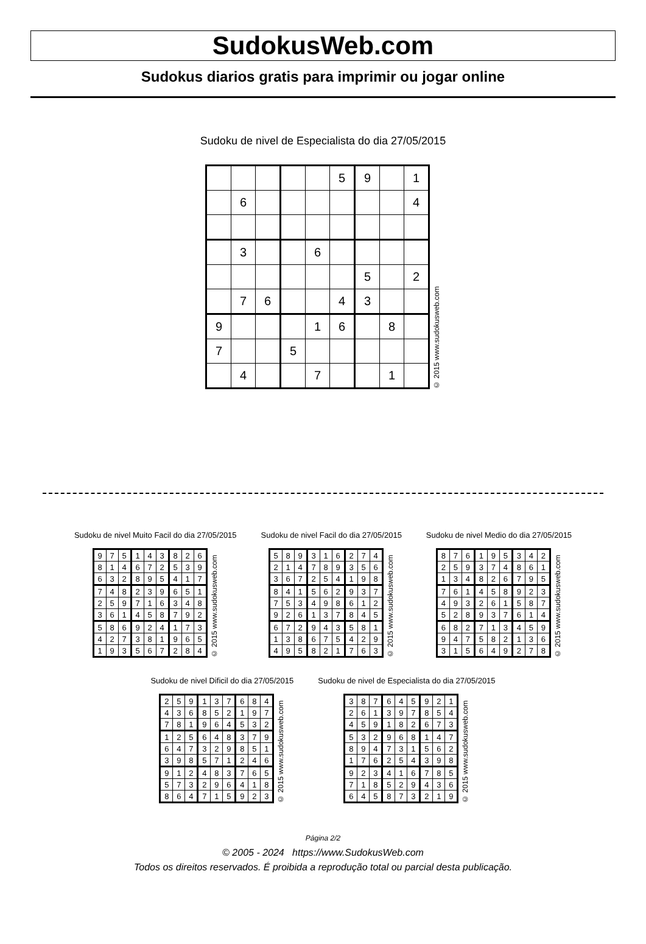SudokusWeb.com
Sudokus diarios gratis para imprimir ou jogar online
Sudoku de nivel de Especialista do dia 27/05/2015
| | | | | | 5 | 9 | | 1 |
| | 6 | | | | | | | 4 |
| | 3 | | | 6 | | | | |
| | | | | | | 5 | | 2 |
| | 7 | 6 | | | 4 | 3 | | |
| 9 | | | | 1 | 6 | | 8 | |
| 7 | | | 5 | | | | | |
| | 4 | | | 7 | | | 1 | |
© 2015 www.sudokusweb.com
Sudoku de nivel Muito Facil do dia 27/05/2015
| 9 | 7 | 5 | 1 | 4 | 3 | 8 | 2 | 6 |
| 8 | 1 | 4 | 6 | 7 | 2 | 5 | 3 | 9 |
| 6 | 3 | 2 | 8 | 9 | 5 | 4 | 1 | 7 |
| 7 | 4 | 8 | 2 | 3 | 9 | 6 | 5 | 1 |
| 2 | 5 | 9 | 7 | 1 | 6 | 3 | 4 | 8 |
| 3 | 6 | 1 | 4 | 5 | 8 | 7 | 9 | 2 |
| 5 | 8 | 6 | 9 | 2 | 4 | 1 | 7 | 3 |
| 4 | 2 | 7 | 3 | 8 | 1 | 9 | 6 | 5 |
| 1 | 9 | 3 | 5 | 6 | 7 | 2 | 8 | 4 |
© 2015 www.sudokusweb.com
Sudoku de nivel Facil do dia 27/05/2015
| 5 | 8 | 9 | 3 | 1 | 6 | 2 | 7 | 4 |
| 2 | 1 | 4 | 7 | 8 | 9 | 3 | 5 | 6 |
| 3 | 6 | 7 | 2 | 5 | 4 | 1 | 9 | 8 |
| 8 | 4 | 1 | 5 | 6 | 2 | 9 | 3 | 7 |
| 7 | 5 | 3 | 4 | 9 | 8 | 6 | 1 | 2 |
| 9 | 2 | 6 | 1 | 3 | 7 | 8 | 4 | 5 |
| 6 | 7 | 2 | 9 | 4 | 3 | 5 | 8 | 1 |
| 1 | 3 | 8 | 6 | 7 | 5 | 4 | 2 | 9 |
| 4 | 9 | 5 | 8 | 2 | 1 | 7 | 6 | 3 |
© 2015 www.sudokusweb.com
Sudoku de nivel Medio do dia 27/05/2015
| 8 | 7 | 6 | 1 | 9 | 5 | 3 | 4 | 2 |
| 2 | 5 | 9 | 3 | 7 | 4 | 8 | 6 | 1 |
| 1 | 3 | 4 | 8 | 2 | 6 | 7 | 9 | 5 |
| 7 | 6 | 1 | 4 | 5 | 8 | 9 | 2 | 3 |
| 4 | 9 | 3 | 2 | 6 | 1 | 5 | 8 | 7 |
| 5 | 2 | 8 | 9 | 3 | 7 | 6 | 1 | 4 |
| 6 | 8 | 2 | 7 | 1 | 3 | 4 | 5 | 9 |
| 9 | 4 | 7 | 5 | 8 | 2 | 1 | 3 | 6 |
| 3 | 1 | 5 | 6 | 4 | 9 | 2 | 7 | 8 |
© 2015 www.sudokusweb.com
Sudoku de nivel Dificil do dia 27/05/2015
| 2 | 5 | 9 | 1 | 3 | 7 | 6 | 8 | 4 |
| 4 | 3 | 6 | 8 | 5 | 2 | 1 | 9 | 7 |
| 7 | 8 | 1 | 9 | 6 | 4 | 5 | 3 | 2 |
| 1 | 2 | 5 | 6 | 4 | 8 | 3 | 7 | 9 |
| 6 | 4 | 7 | 3 | 2 | 9 | 8 | 5 | 1 |
| 3 | 9 | 8 | 5 | 7 | 1 | 2 | 4 | 6 |
| 9 | 1 | 2 | 4 | 8 | 3 | 7 | 6 | 5 |
| 5 | 7 | 3 | 2 | 9 | 6 | 4 | 1 | 8 |
| 8 | 6 | 4 | 7 | 1 | 5 | 9 | 2 | 3 |
© 2015 www.sudokusweb.com
Sudoku de nivel de Especialista do dia 27/05/2015
| 3 | 8 | 7 | 6 | 4 | 5 | 9 | 2 | 1 |
| 2 | 6 | 1 | 3 | 9 | 7 | 8 | 5 | 4 |
| 4 | 5 | 9 | 1 | 8 | 2 | 6 | 7 | 3 |
| 5 | 3 | 2 | 9 | 6 | 8 | 1 | 4 | 7 |
| 8 | 9 | 4 | 7 | 3 | 1 | 5 | 6 | 2 |
| 1 | 7 | 6 | 2 | 5 | 4 | 3 | 9 | 8 |
| 9 | 2 | 3 | 4 | 1 | 6 | 7 | 8 | 5 |
| 7 | 1 | 8 | 5 | 2 | 9 | 4 | 3 | 6 |
| 6 | 4 | 5 | 8 | 7 | 3 | 2 | 1 | 9 |
© 2015 www.sudokusweb.com
Página 2/2
© 2005 - 2024 https://www.SudokusWeb.com
Todos os direitos reservados. É proibida a reprodução total ou parcial desta publicação.